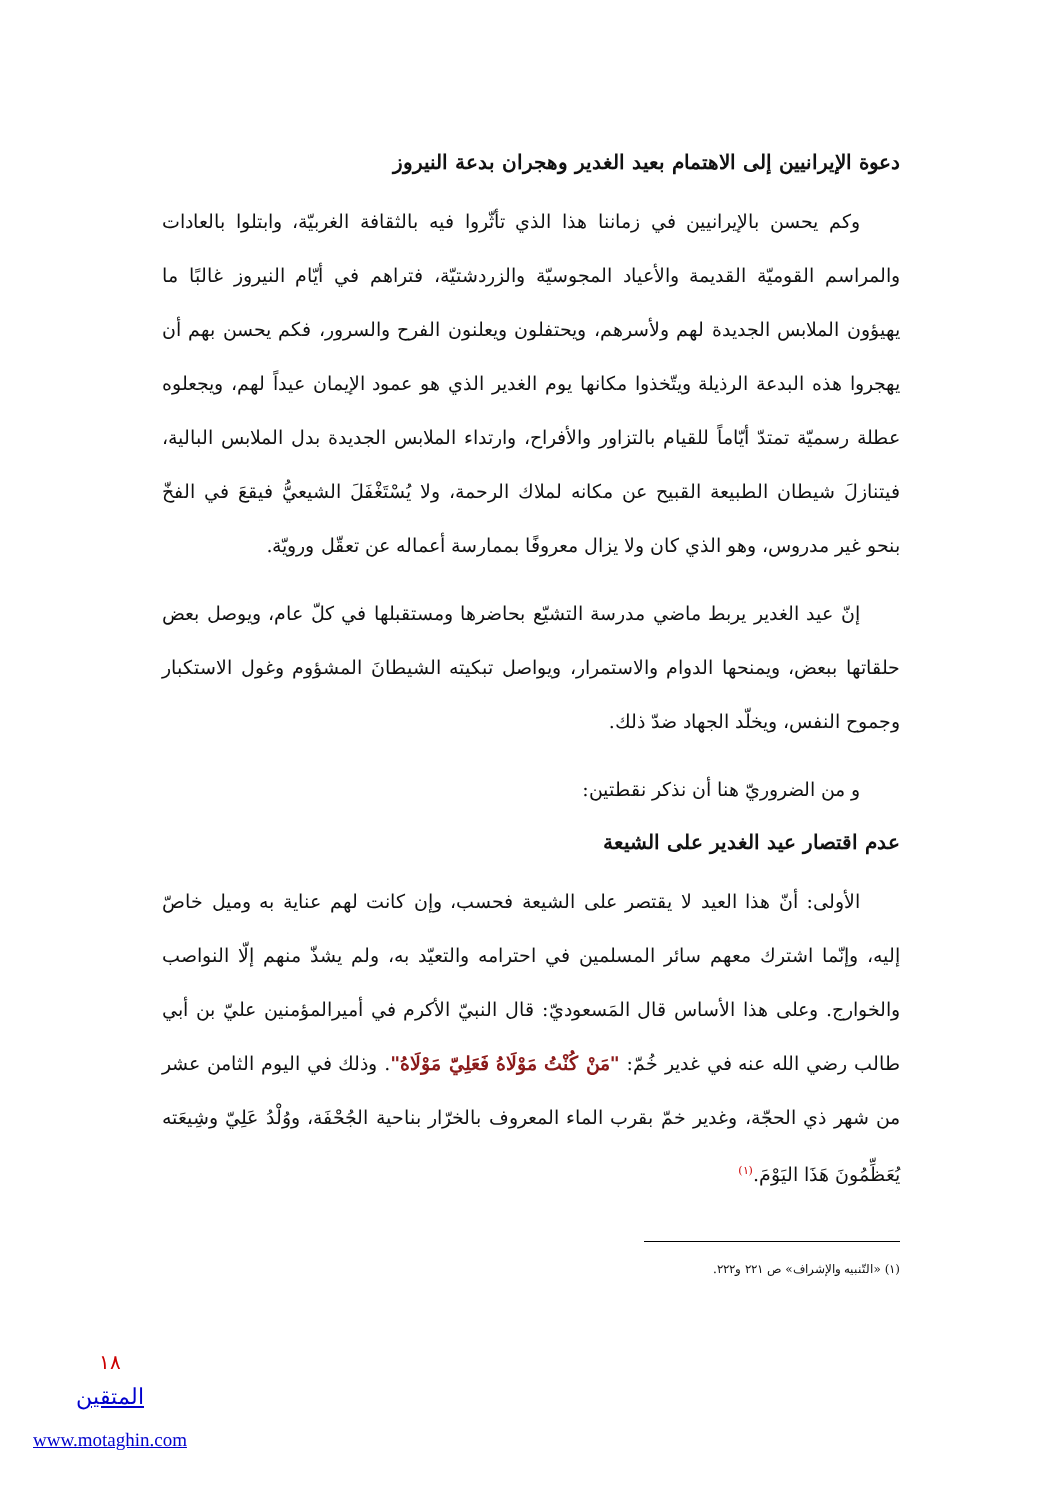دعوة الإيرانيين إلى الاهتمام بعيد الغدير وهجران بدعة النيروز
وكم يحسن بالإيرانيين في زماننا هذا الذي تأثّروا فيه بالثقافة الغربيّة، وابتلوا بالعادات والمراسم القوميّة القديمة والأعياد المجوسيّة والزردشتيّة، فتراهم في أيّام النيروز غالبًا ما يهيؤون الملابس الجديدة لهم ولأسرهم، ويحتفلون ويعلنون الفرح والسرور، فكم يحسن بهم أن يهجروا هذه البدعة الرذيلة ويتّخذوا مكانها يوم الغدير الذي هو عمود الإيمان عيداً لهم، ويجعلوه عطلة رسميّة تمتدّ أيّاماً للقيام بالتزاور والأفراح، وارتداء الملابس الجديدة بدل الملابس البالية، فيتنازلَ شيطان الطبيعة القبيح عن مكانه لملاك الرحمة، ولا يُسْتَغْفَلَ الشيعيُّ فيقعَ في الفخّ بنحو غير مدروس، وهو الذي كان ولا يزال معروفًا بممارسة أعماله عن تعقّل ورويّة.
إنّ عيد الغدير يربط ماضي مدرسة التشيّع بحاضرها ومستقبلها في كلّ عام، ويوصل بعض حلقاتها ببعض، ويمنحها الدوام والاستمرار، ويواصل تبكيته الشيطانَ المشؤوم وغول الاستكبار وجموح النفس، ويخلّد الجهاد ضدّ ذلك.
و من الضروريّ هنا أن نذكر نقطتين:
عدم اقتصار عيد الغدير على الشيعة
الأولى: أنّ هذا العيد لا يقتصر على الشيعة فحسب، وإن كانت لهم عناية به وميل خاصّ إليه، وإنّما اشترك معهم سائر المسلمين في احترامه والتعيّد به، ولم يشذّ منهم إلّا النواصب والخوارج. وعلى هذا الأساس قال المَسعوديّ: قال النبيّ الأكرم في أميرالمؤمنين عليّ بن أبي طالب رضي الله عنه في غدير خُمّ: "مَنْ كُنْتُ مَوْلَاهُ فَعَلِيّ مَوْلَاهُ". وذلك في اليوم الثامن عشر من شهر ذي الحجّة، وغدير خمّ بقرب الماء المعروف بالخرّار بناحية الجُحْفَة، ووُلْدُ عَلِيّ وشِيعَته يُعَظِّمُونَ هَذَا اليَوْمَ.<sup>(١)</sup>
(١) «التّنبيه والإشراف» ص ٢٢١ و٢٢٢.
١٨
المتقين
www.motaghin.com